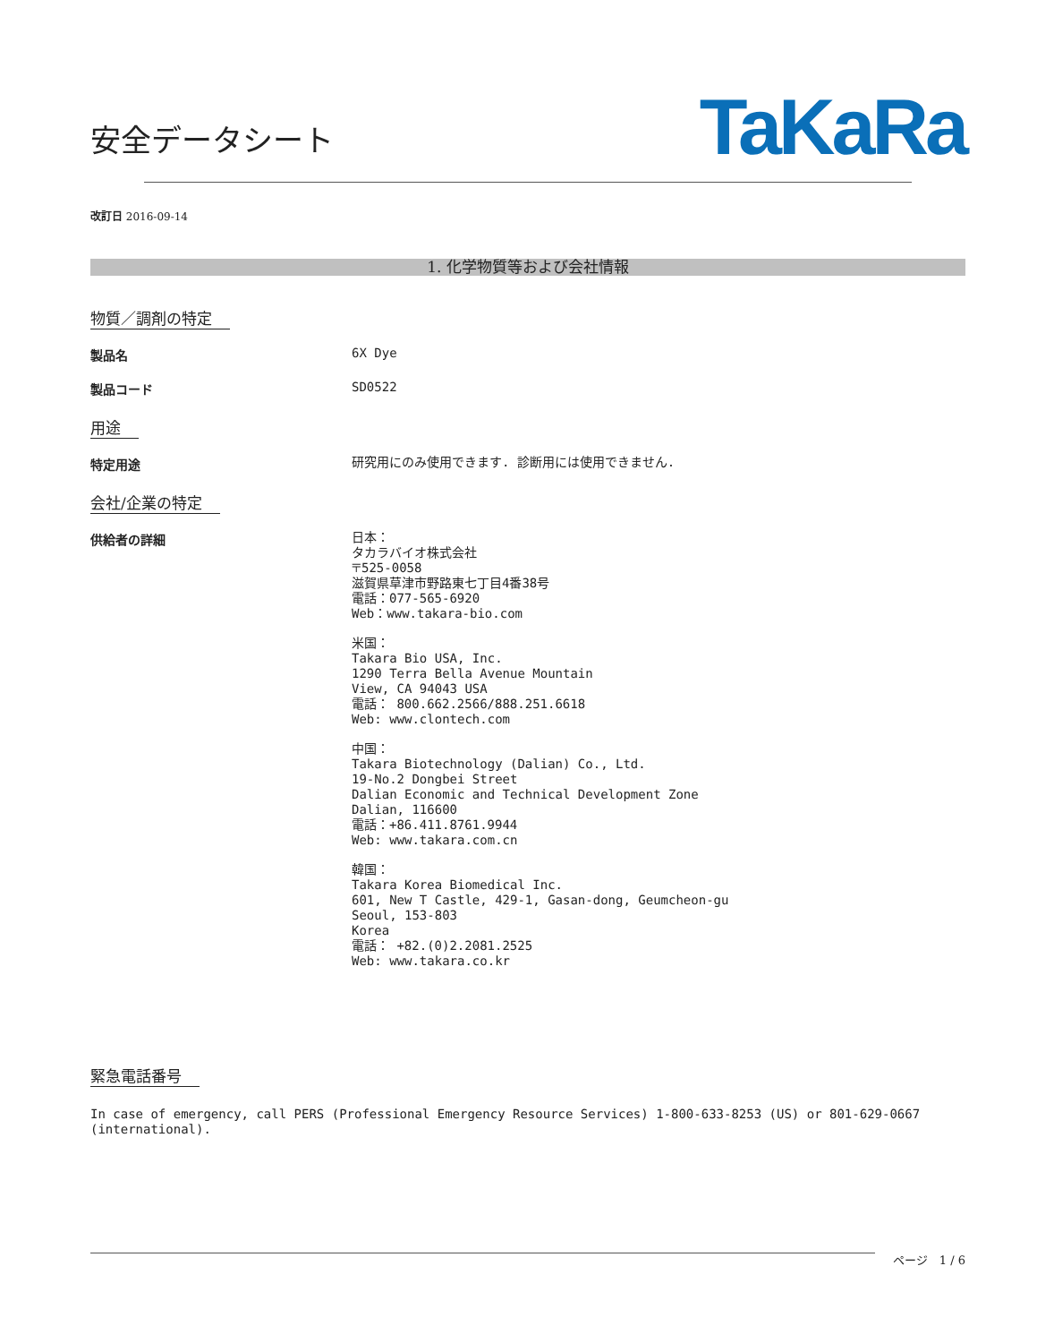安全データシート
TaKaRa
改訂日 2016-09-14
1. 化学物質等および会社情報
物質／調剤の特定
製品名
6X Dye
製品コード
SD0522
用途
特定用途
研究用にのみ使用できます. 診断用には使用できません.
会社/企業の特定
供給者の詳細
日本：
タカラバイオ株式会社
〒525-0058
滋賀県草津市野路東七丁目4番38号
電話：077-565-6920
Web：www.takara-bio.com
米国：
Takara Bio USA, Inc.
1290 Terra Bella Avenue Mountain
View, CA 94043 USA
電話： 800.662.2566/888.251.6618
Web: www.clontech.com
中国：
Takara Biotechnology (Dalian) Co., Ltd.
19-No.2 Dongbei Street
Dalian Economic and Technical Development Zone
Dalian, 116600
電話：+86.411.8761.9944
Web: www.takara.com.cn
韓国：
Takara Korea Biomedical Inc.
601, New T Castle, 429-1, Gasan-dong, Geumcheon-gu
Seoul, 153-803
Korea
電話： +82.(0)2.2081.2525
Web: www.takara.co.kr
緊急電話番号
In case of emergency, call PERS (Professional Emergency Resource Services) 1-800-633-8253 (US) or 801-629-0667 (international).
ページ 1 / 6